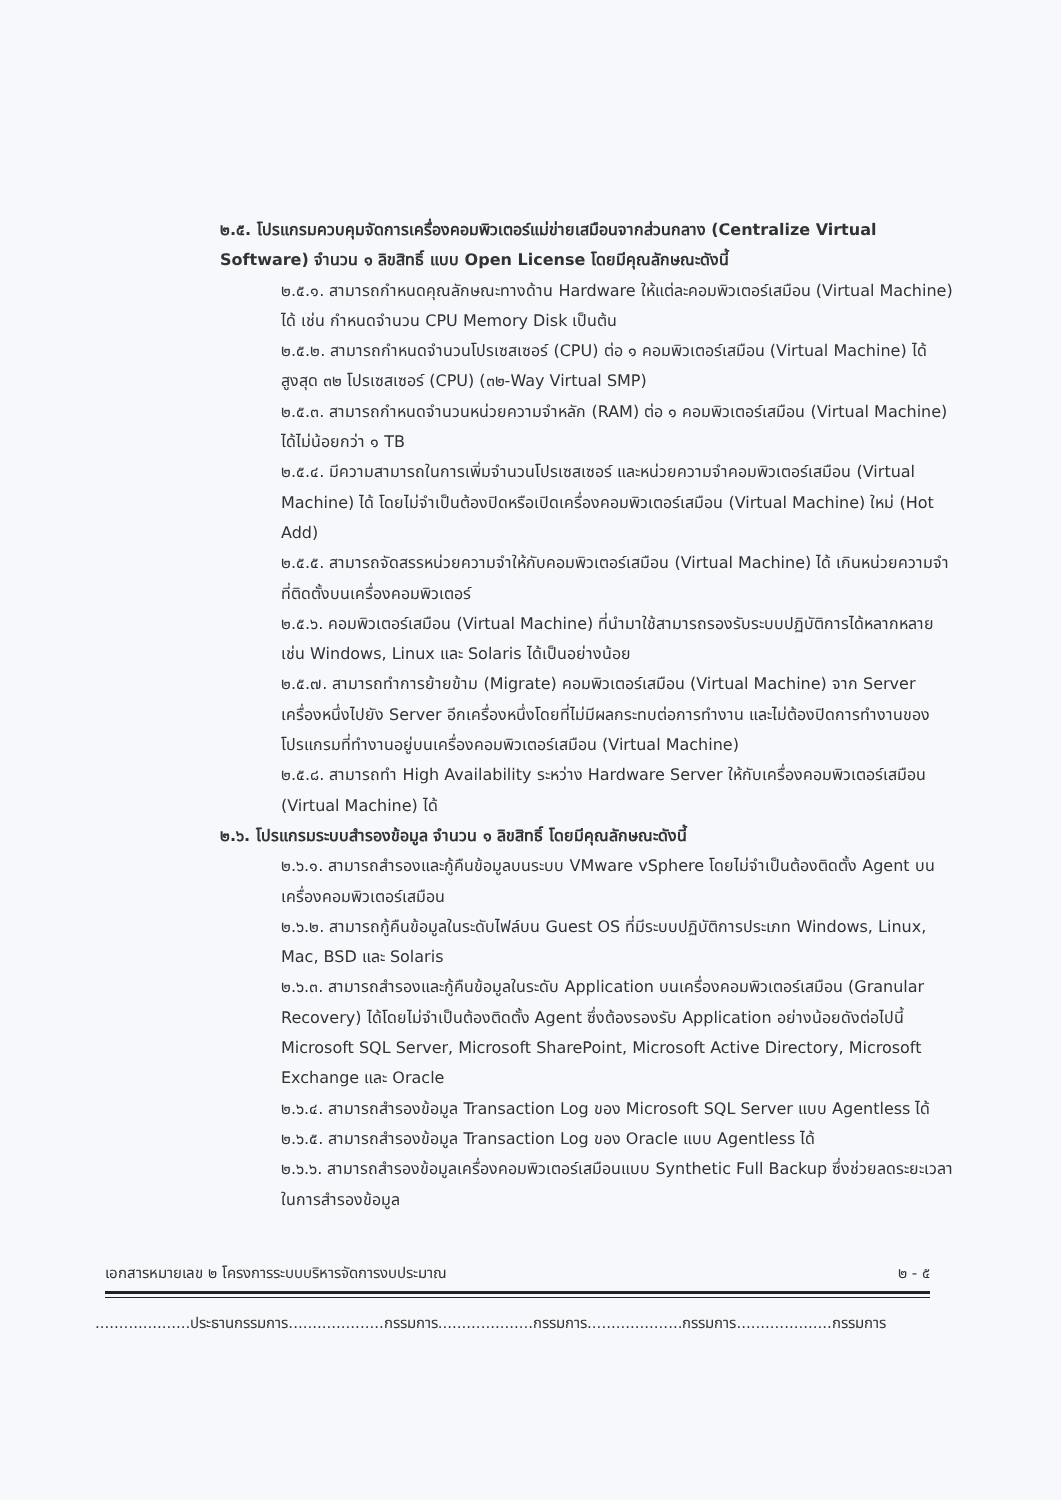๒.๕. โปรแกรมควบคุมจัดการเครื่องคอมพิวเตอร์แม่ข่ายเสมือนจากส่วนกลาง (Centralize Virtual Software) จำนวน ๑ ลิขสิทธิ์ แบบ Open License โดยมีคุณลักษณะดังนี้
๒.๕.๑. สามารถกำหนดคุณลักษณะทางด้าน Hardware ให้แต่ละคอมพิวเตอร์เสมือน (Virtual Machine) ได้ เช่น กำหนดจำนวน CPU Memory Disk เป็นต้น
๒.๕.๒. สามารถกำหนดจำนวนโปรเซสเซอร์ (CPU) ต่อ ๑ คอมพิวเตอร์เสมือน (Virtual Machine) ได้ สูงสุด ๓๒ โปรเซสเซอร์ (CPU) (๓๒-Way Virtual SMP)
๒.๕.๓. สามารถกำหนดจำนวนหน่วยความจำหลัก (RAM) ต่อ ๑ คอมพิวเตอร์เสมือน (Virtual Machine) ได้ไม่น้อยกว่า ๑ TB
๒.๕.๔. มีความสามารถในการเพิ่มจำนวนโปรเซสเซอร์ และหน่วยความจำคอมพิวเตอร์เสมือน (Virtual Machine) ได้ โดยไม่จำเป็นต้องปิดหรือเปิดเครื่องคอมพิวเตอร์เสมือน (Virtual Machine) ใหม่ (Hot Add)
๒.๕.๕. สามารถจัดสรรหน่วยความจำให้กับคอมพิวเตอร์เสมือน (Virtual Machine) ได้ เกินหน่วยความจำที่ติดตั้งบนเครื่องคอมพิวเตอร์
๒.๕.๖. คอมพิวเตอร์เสมือน (Virtual Machine) ที่นำมาใช้สามารถรองรับระบบปฏิบัติการได้หลากหลาย เช่น Windows, Linux และ Solaris ได้เป็นอย่างน้อย
๒.๕.๗. สามารถทำการย้ายข้าม (Migrate) คอมพิวเตอร์เสมือน (Virtual Machine) จาก Server เครื่องหนึ่งไปยัง Server อีกเครื่องหนึ่งโดยที่ไม่มีผลกระทบต่อการทำงาน และไม่ต้องปิดการทำงานของโปรแกรมที่ทำงานอยู่บนเครื่องคอมพิวเตอร์เสมือน (Virtual Machine)
๒.๕.๘. สามารถทำ High Availability ระหว่าง Hardware Server ให้กับเครื่องคอมพิวเตอร์เสมือน (Virtual Machine) ได้
๒.๖. โปรแกรมระบบสำรองข้อมูล จำนวน ๑ ลิขสิทธิ์ โดยมีคุณลักษณะดังนี้
๒.๖.๑. สามารถสำรองและกู้คืนข้อมูลบนระบบ VMware vSphere โดยไม่จำเป็นต้องติดตั้ง Agent บนเครื่องคอมพิวเตอร์เสมือน
๒.๖.๒. สามารถกู้คืนข้อมูลในระดับไฟล์บน Guest OS ที่มีระบบปฏิบัติการประเภท Windows, Linux, Mac, BSD และ Solaris
๒.๖.๓. สามารถสำรองและกู้คืนข้อมูลในระดับ Application บนเครื่องคอมพิวเตอร์เสมือน (Granular Recovery) ได้โดยไม่จำเป็นต้องติดตั้ง Agent ซึ่งต้องรองรับ Application อย่างน้อยดังต่อไปนี้ Microsoft SQL Server, Microsoft SharePoint, Microsoft Active Directory, Microsoft Exchange และ Oracle
๒.๖.๔. สามารถสำรองข้อมูล Transaction Log ของ Microsoft SQL Server แบบ Agentless ได้
๒.๖.๕. สามารถสำรองข้อมูล Transaction Log ของ Oracle แบบ Agentless ได้
๒.๖.๖. สามารถสำรองข้อมูลเครื่องคอมพิวเตอร์เสมือนแบบ Synthetic Full Backup ซึ่งช่วยลดระยะเวลาในการสำรองข้อมูล
เอกสารหมายเลข ๒ โครงการระบบบริหารจัดการงบประมาณ ๒ - ๕
....................ประธานกรรมการ....................กรรมการ....................กรรมการ....................กรรมการ....................กรรมการ